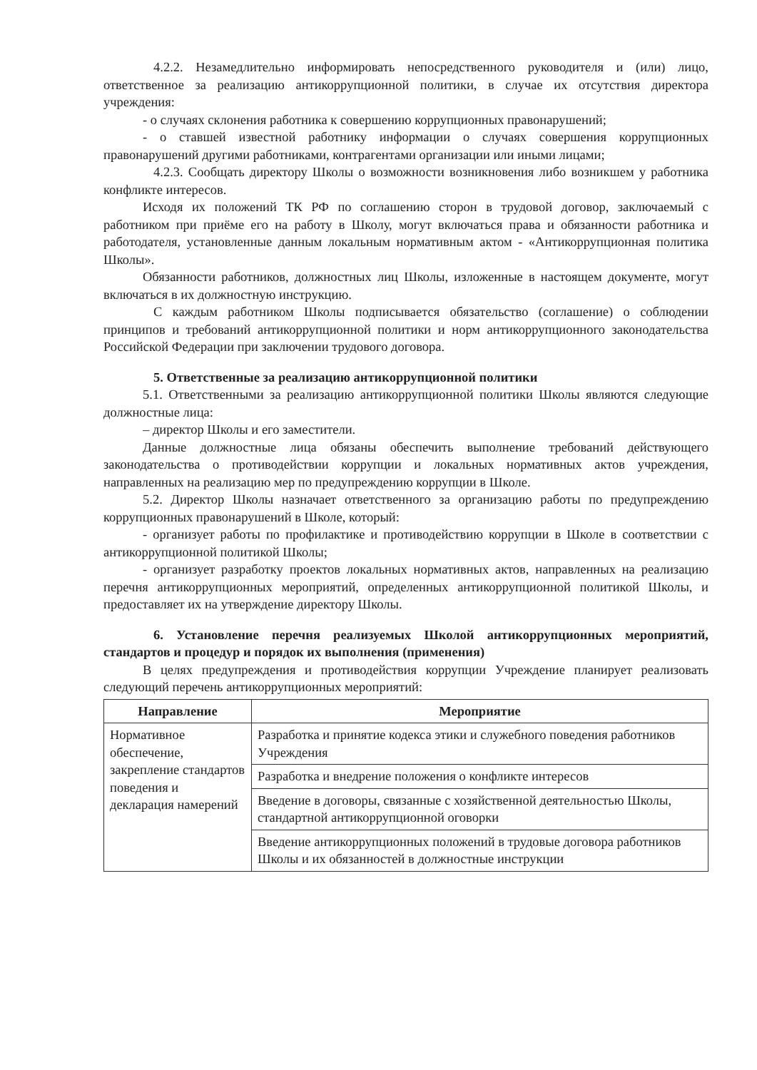4.2.2. Незамедлительно информировать непосредственного руководителя и (или) лицо, ответственное за реализацию антикоррупционной политики, в случае их отсутствия директора учреждения:
- о случаях склонения работника к совершению коррупционных правонарушений;
- о ставшей известной работнику информации о случаях совершения коррупционных правонарушений другими работниками, контрагентами организации или иными лицами;
4.2.3. Сообщать директору Школы о возможности возникновения либо возникшем у работника конфликте интересов.
Исходя их положений ТК РФ по соглашению сторон в трудовой договор, заключаемый с работником при приёме его на работу в Школу, могут включаться права и обязанности работника и работодателя, установленные данным локальным нормативным актом - «Антикоррупционная политика Школы».
Обязанности работников, должностных лиц Школы, изложенные в настоящем документе, могут включаться в их должностную инструкцию.
С каждым работником Школы подписывается обязательство (соглашение) о соблюдении принципов и требований антикоррупционной политики и норм антикоррупционного законодательства Российской Федерации при заключении трудового договора.
5. Ответственные за реализацию антикоррупционной политики
5.1. Ответственными за реализацию антикоррупционной политики Школы являются следующие должностные лица:
– директор Школы и его заместители.
Данные должностные лица обязаны обеспечить выполнение требований действующего законодательства о противодействии коррупции и локальных нормативных актов учреждения, направленных на реализацию мер по предупреждению коррупции в Школе.
5.2. Директор Школы назначает ответственного за организацию работы по предупреждению коррупционных правонарушений в Школе, который:
- организует работы по профилактике и противодействию коррупции в Школе в соответствии с антикоррупционной политикой Школы;
- организует разработку проектов локальных нормативных актов, направленных на реализацию перечня антикоррупционных мероприятий, определенных антикоррупционной политикой Школы, и предоставляет их на утверждение директору Школы.
6. Установление перечня реализуемых Школой антикоррупционных мероприятий, стандартов и процедур и порядок их выполнения (применения)
В целях предупреждения и противодействия коррупции Учреждение планирует реализовать следующий перечень антикоррупционных мероприятий:
| Направление | Мероприятие |
| --- | --- |
| Нормативное обеспечение, закрепление стандартов поведения и декларация намерений | Разработка и принятие кодекса этики и служебного поведения работников Учреждения |
| | Разработка и внедрение положения о конфликте интересов |
| | Введение в договоры, связанные с хозяйственной деятельностью Школы, стандартной антикоррупционной оговорки |
| | Введение антикоррупционных положений в трудовые договора работников Школы и их обязанностей в должностные инструкции |